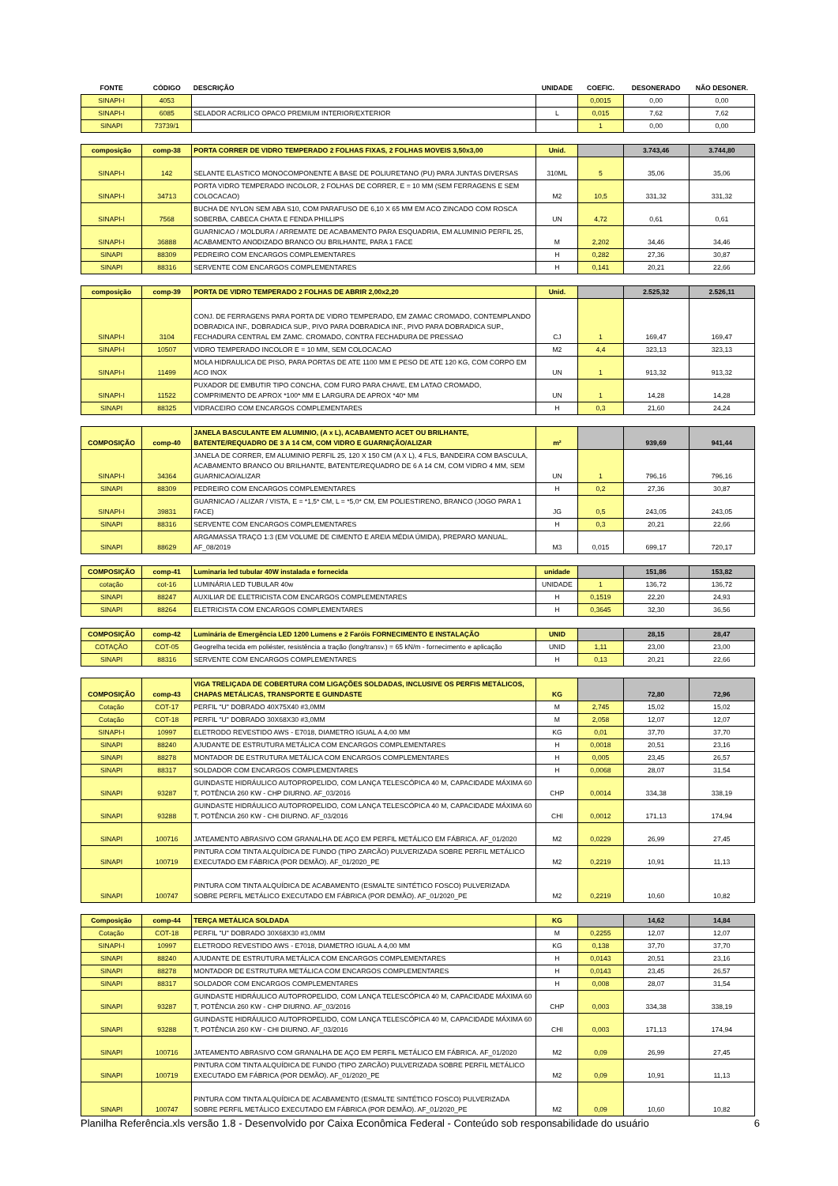| FONTE | CÓDIGO | DESCRIÇÃO | UNIDADE | COEFIC. | DESONERADO | NÃO DESONER. |
| --- | --- | --- | --- | --- | --- | --- |
| SINAPI-I | 4053 | | | 0,0015 | 0,00 | 0,00 |
| SINAPI-I | 6085 | SELADOR ACRILICO OPACO PREMIUM INTERIOR/EXTERIOR | L | 0,015 | 7,62 | 7,62 |
| SINAPI | 73739/1 | | | 1 | 0,00 | 0,00 |
| composição | comp-38 | PORTA CORRER DE VIDRO TEMPERADO 2 FOLHAS FIXAS, 2 FOLHAS MOVEIS 3,50x3,00 | Unid. | | 3.743,46 | 3.744,80 |
| SINAPI-I | 142 | SELANTE ELASTICO MONOCOMPONENTE A BASE DE POLIURETANO (PU) PARA JUNTAS DIVERSAS | 310ML | 5 | 35,06 | 35,06 |
| SINAPI-I | 34713 | PORTA VIDRO TEMPERADO INCOLOR, 2 FOLHAS DE CORRER, E = 10 MM (SEM FERRAGENS E SEM COLOCACAO) | M2 | 10,5 | 331,32 | 331,32 |
| SINAPI-I | 7568 | BUCHA DE NYLON SEM ABA S10, COM PARAFUSO DE 6,10 X 65 MM EM ACO ZINCADO COM ROSCA SOBERBA, CABECA CHATA E FENDA PHILLIPS | UN | 4,72 | 0,61 | 0,61 |
| SINAPI-I | 36888 | GUARNICAO / MOLDURA / ARREMATE DE ACABAMENTO PARA ESQUADRIA, EM ALUMINIO PERFIL 25, ACABAMENTO ANODIZADO BRANCO OU BRILHANTE, PARA 1 FACE | M | 2,202 | 34,46 | 34,46 |
| SINAPI | 88309 | PEDREIRO COM ENCARGOS COMPLEMENTARES | H | 0,282 | 27,36 | 30,87 |
| SINAPI | 88316 | SERVENTE COM ENCARGOS COMPLEMENTARES | H | 0,141 | 20,21 | 22,66 |
| composição | comp-39 | PORTA DE VIDRO TEMPERADO 2 FOLHAS DE ABRIR 2,00x2,20 | Unid. | | 2.525,32 | 2.526,11 |
| SINAPI-I | 3104 | CONJ. DE FERRAGENS PARA PORTA DE VIDRO TEMPERADO, EM ZAMAC CROMADO, CONTEMPLANDO DOBRADICA INF., DOBRADICA SUP., PIVO PARA DOBRADICA INF., PIVO PARA DOBRADICA SUP., FECHADURA CENTRAL EM ZAMC. CROMADO, CONTRA FECHADURA DE PRESSAO | CJ | 1 | 169,47 | 169,47 |
| SINAPI-I | 10507 | VIDRO TEMPERADO INCOLOR E = 10 MM, SEM COLOCACAO | M2 | 4,4 | 323,13 | 323,13 |
| SINAPI-I | 11499 | MOLA HIDRAULICA DE PISO, PARA PORTAS DE ATE 1100 MM E PESO DE ATE 120 KG, COM CORPO EM ACO INOX | UN | 1 | 913,32 | 913,32 |
| SINAPI-I | 11522 | PUXADOR DE EMBUTIR TIPO CONCHA, COM FURO PARA CHAVE, EM LATAO CROMADO, COMPRIMENTO DE APROX *100* MM E LARGURA DE APROX *40* MM | UN | 1 | 14,28 | 14,28 |
| SINAPI | 88325 | VIDRACEIRO COM ENCARGOS COMPLEMENTARES | H | 0,3 | 21,60 | 24,24 |
| COMPOSIÇÃO | comp-40 | JANELA BASCULANTE EM ALUMINIO, (A x L), ACABAMENTO ACET OU BRILHANTE, BATENTE/REQUADRO DE 3 A 14 CM, COM VIDRO E GUARNIÇÃO/ALIZAR | m² | | 939,69 | 941,44 |
| SINAPI-I | 34364 | JANELA DE CORRER, EM ALUMINIO PERFIL 25, 120 X 150 CM (A X L), 4 FLS, BANDEIRA COM BASCULA, ACABAMENTO BRANCO OU BRILHANTE, BATENTE/REQUADRO DE 6 A 14 CM, COM VIDRO 4 MM, SEM GUARNICAO/ALIZAR | UN | 1 | 796,16 | 796,16 |
| SINAPI | 88309 | PEDREIRO COM ENCARGOS COMPLEMENTARES | H | 0,2 | 27,36 | 30,87 |
| SINAPI-I | 39831 | GUARNICAO / ALIZAR / VISTA, E = *1,5* CM, L = *5,0* CM, EM POLIESTIRENO, BRANCO (JOGO PARA 1 FACE) | JG | 0,5 | 243,05 | 243,05 |
| SINAPI | 88316 | SERVENTE COM ENCARGOS COMPLEMENTARES | H | 0,3 | 20,21 | 22,66 |
| SINAPI | 88629 | ARGAMASSA TRAÇO 1:3 (EM VOLUME DE CIMENTO E AREIA MÉDIA ÚMIDA), PREPARO MANUAL. AF_08/2019 | M3 | 0,015 | 699,17 | 720,17 |
| COMPOSIÇÃO | comp-41 | Luminaria led tubular 40W instalada e fornecida | unidade | | 151,86 | 153,82 |
| cotação | cot-16 | LUMINÁRIA LED TUBULAR 40w | UNIDADE | 1 | 136,72 | 136,72 |
| SINAPI | 88247 | AUXILIAR DE ELETRICISTA COM ENCARGOS COMPLEMENTARES | H | 0,1519 | 22,20 | 24,93 |
| SINAPI | 88264 | ELETRICISTA COM ENCARGOS COMPLEMENTARES | H | 0,3645 | 32,30 | 36,56 |
| COMPOSIÇÃO | comp-42 | Luminária de Emergência LED 1200 Lumens e 2 Faróis FORNECIMENTO E INSTALAÇÃO | UNID | | 28,15 | 28,47 |
| COTAÇÃO | COT-05 | Geogrelha tecida em poliéster, resistência a tração (long/transv.) = 65 kN/m - fornecimento e aplicação | UNID | 1,11 | 23,00 | 23,00 |
| SINAPI | 88316 | SERVENTE COM ENCARGOS COMPLEMENTARES | H | 0,13 | 20,21 | 22,66 |
| COMPOSIÇÃO | comp-43 | VIGA TRELIÇADA DE COBERTURA COM LIGAÇÕES SOLDADAS, INCLUSIVE OS PERFIS METÁLICOS, CHAPAS METÁLICAS, TRANSPORTE E GUINDASTE | KG | | 72,80 | 72,96 |
| Cotação | COT-17 | PERFIL "U" DOBRADO 40X75X40 #3,0MM | M | 2,745 | 15,02 | 15,02 |
| Cotação | COT-18 | PERFIL "U" DOBRADO 30X68X30 #3,0MM | M | 2,058 | 12,07 | 12,07 |
| SINAPI-I | 10997 | ELETRODO REVESTIDO AWS - E7018, DIAMETRO IGUAL A 4,00 MM | KG | 0,01 | 37,70 | 37,70 |
| SINAPI | 88240 | AJUDANTE DE ESTRUTURA METÁLICA COM ENCARGOS COMPLEMENTARES | H | 0,0018 | 20,51 | 23,16 |
| SINAPI | 88278 | MONTADOR DE ESTRUTURA METÁLICA COM ENCARGOS COMPLEMENTARES | H | 0,005 | 23,45 | 26,57 |
| SINAPI | 88317 | SOLDADOR COM ENCARGOS COMPLEMENTARES | H | 0,0068 | 28,07 | 31,54 |
| SINAPI | 93287 | GUINDASTE HIDRÁULICO AUTOPROPELIDO, COM LANÇA TELESCÓPICA 40 M, CAPACIDADE MÁXIMA 60 T, POTÊNCIA 260 KW - CHP DIURNO. AF_03/2016 | CHP | 0,0014 | 334,38 | 338,19 |
| SINAPI | 93288 | GUINDASTE HIDRÁULICO AUTOPROPELIDO, COM LANÇA TELESCÓPICA 40 M, CAPACIDADE MÁXIMA 60 T, POTÊNCIA 260 KW - CHI DIURNO. AF_03/2016 | CHI | 0,0012 | 171,13 | 174,94 |
| SINAPI | 100716 | JATEAMENTO ABRASIVO COM GRANALHA DE AÇO EM PERFIL METÁLICO EM FÁBRICA. AF_01/2020 | M2 | 0,0229 | 26,99 | 27,45 |
| SINAPI | 100719 | PINTURA COM TINTA ALQUÍDICA DE FUNDO (TIPO ZARCÃO) PULVERIZADA SOBRE PERFIL METÁLICO EXECUTADO EM FÁBRICA (POR DEMÃO). AF_01/2020_PE | M2 | 0,2219 | 10,91 | 11,13 |
| SINAPI | 100747 | PINTURA COM TINTA ALQUÍDICA DE ACABAMENTO (ESMALTE SINTÉTICO FOSCO) PULVERIZADA SOBRE PERFIL METÁLICO EXECUTADO EM FÁBRICA (POR DEMÃO). AF_01/2020_PE | M2 | 0,2219 | 10,60 | 10,82 |
| Composição | comp-44 | TERÇA METÁLICA SOLDADA | KG | | 14,62 | 14,84 |
| Cotação | COT-18 | PERFIL "U" DOBRADO 30X68X30 #3,0MM | M | 0,2255 | 12,07 | 12,07 |
| SINAPI-I | 10997 | ELETRODO REVESTIDO AWS - E7018, DIAMETRO IGUAL A 4,00 MM | KG | 0,138 | 37,70 | 37,70 |
| SINAPI | 88240 | AJUDANTE DE ESTRUTURA METÁLICA COM ENCARGOS COMPLEMENTARES | H | 0,0143 | 20,51 | 23,16 |
| SINAPI | 88278 | MONTADOR DE ESTRUTURA METÁLICA COM ENCARGOS COMPLEMENTARES | H | 0,0143 | 23,45 | 26,57 |
| SINAPI | 88317 | SOLDADOR COM ENCARGOS COMPLEMENTARES | H | 0,008 | 28,07 | 31,54 |
| SINAPI | 93287 | GUINDASTE HIDRÁULICO AUTOPROPELIDO, COM LANÇA TELESCÓPICA 40 M, CAPACIDADE MÁXIMA 60 T, POTÊNCIA 260 KW - CHP DIURNO. AF_03/2016 | CHP | 0,003 | 334,38 | 338,19 |
| SINAPI | 93288 | GUINDASTE HIDRÁULICO AUTOPROPELIDO, COM LANÇA TELESCÓPICA 40 M, CAPACIDADE MÁXIMA 60 T, POTÊNCIA 260 KW - CHI DIURNO. AF_03/2016 | CHI | 0,003 | 171,13 | 174,94 |
| SINAPI | 100716 | JATEAMENTO ABRASIVO COM GRANALHA DE AÇO EM PERFIL METÁLICO EM FÁBRICA. AF_01/2020 | M2 | 0,09 | 26,99 | 27,45 |
| SINAPI | 100719 | PINTURA COM TINTA ALQUÍDICA DE FUNDO (TIPO ZARCÃO) PULVERIZADA SOBRE PERFIL METÁLICO EXECUTADO EM FÁBRICA (POR DEMÃO). AF_01/2020_PE | M2 | 0,09 | 10,91 | 11,13 |
| SINAPI | 100747 | PINTURA COM TINTA ALQUÍDICA DE ACABAMENTO (ESMALTE SINTÉTICO FOSCO) PULVERIZADA SOBRE PERFIL METÁLICO EXECUTADO EM FÁBRICA (POR DEMÃO). AF_01/2020_PE | M2 | 0,09 | 10,60 | 10,82 |
Planilha Referência.xls versão 1.8 - Desenvolvido por Caixa Econômica Federal - Conteúdo sob responsabilidade do usuário 6